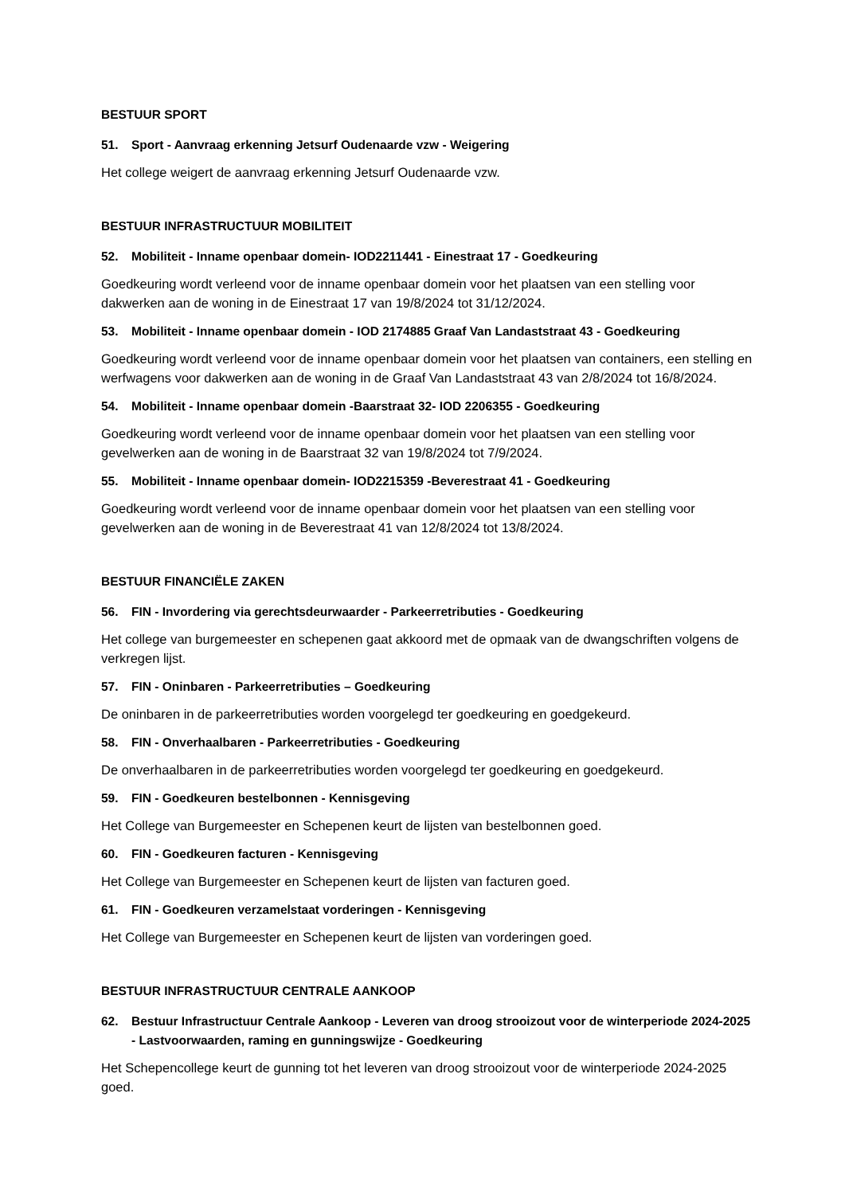BESTUUR SPORT
51. Sport - Aanvraag erkenning Jetsurf Oudenaarde vzw - Weigering
Het college weigert de aanvraag erkenning Jetsurf Oudenaarde vzw.
BESTUUR INFRASTRUCTUUR MOBILITEIT
52. Mobiliteit - Inname openbaar domein- IOD2211441 - Einestraat 17 - Goedkeuring
Goedkeuring wordt verleend voor de inname openbaar domein voor het plaatsen van een stelling voor dakwerken aan de woning in de Einestraat 17 van 19/8/2024 tot 31/12/2024.
53. Mobiliteit - Inname openbaar domein - IOD 2174885 Graaf Van Landaststraat 43 - Goedkeuring
Goedkeuring wordt verleend voor de inname openbaar domein voor het plaatsen van containers, een stelling en werfwagens voor dakwerken aan de woning in de Graaf Van Landaststraat 43 van 2/8/2024 tot 16/8/2024.
54. Mobiliteit - Inname openbaar domein -Baarstraat 32- IOD 2206355 - Goedkeuring
Goedkeuring wordt verleend voor de inname openbaar domein voor het plaatsen van een stelling voor gevelwerken aan de woning in de Baarstraat 32 van 19/8/2024 tot 7/9/2024.
55. Mobiliteit - Inname openbaar domein- IOD2215359 -Beverestraat 41 - Goedkeuring
Goedkeuring wordt verleend voor de inname openbaar domein voor het plaatsen van een stelling voor gevelwerken aan de woning in de Beverestraat 41 van 12/8/2024 tot 13/8/2024.
BESTUUR FINANCIËLE ZAKEN
56. FIN - Invordering via gerechtsdeurwaarder - Parkeerretributies - Goedkeuring
Het college van burgemeester en schepenen gaat akkoord met de opmaak van de dwangschriften volgens de verkregen lijst.
57. FIN - Oninbaren - Parkeerretributies – Goedkeuring
De oninbaren in de parkeerretributies worden voorgelegd ter goedkeuring en goedgekeurd.
58. FIN - Onverhaalbaren - Parkeerretributies - Goedkeuring
De onverhaalbaren in de parkeerretributies worden voorgelegd ter goedkeuring en goedgekeurd.
59. FIN - Goedkeuren bestelbonnen - Kennisgeving
Het College van Burgemeester en Schepenen keurt de lijsten van bestelbonnen goed.
60. FIN - Goedkeuren facturen - Kennisgeving
Het College van Burgemeester en Schepenen keurt de lijsten van facturen goed.
61. FIN - Goedkeuren verzamelstaat vorderingen - Kennisgeving
Het College van Burgemeester en Schepenen keurt de lijsten van vorderingen goed.
BESTUUR INFRASTRUCTUUR CENTRALE AANKOOP
62. Bestuur Infrastructuur Centrale Aankoop - Leveren van droog strooizout voor de winterperiode 2024-2025 - Lastvoorwaarden, raming en gunningswijze - Goedkeuring
Het Schepencollege keurt de gunning tot het leveren van droog strooizout voor de winterperiode 2024-2025 goed.